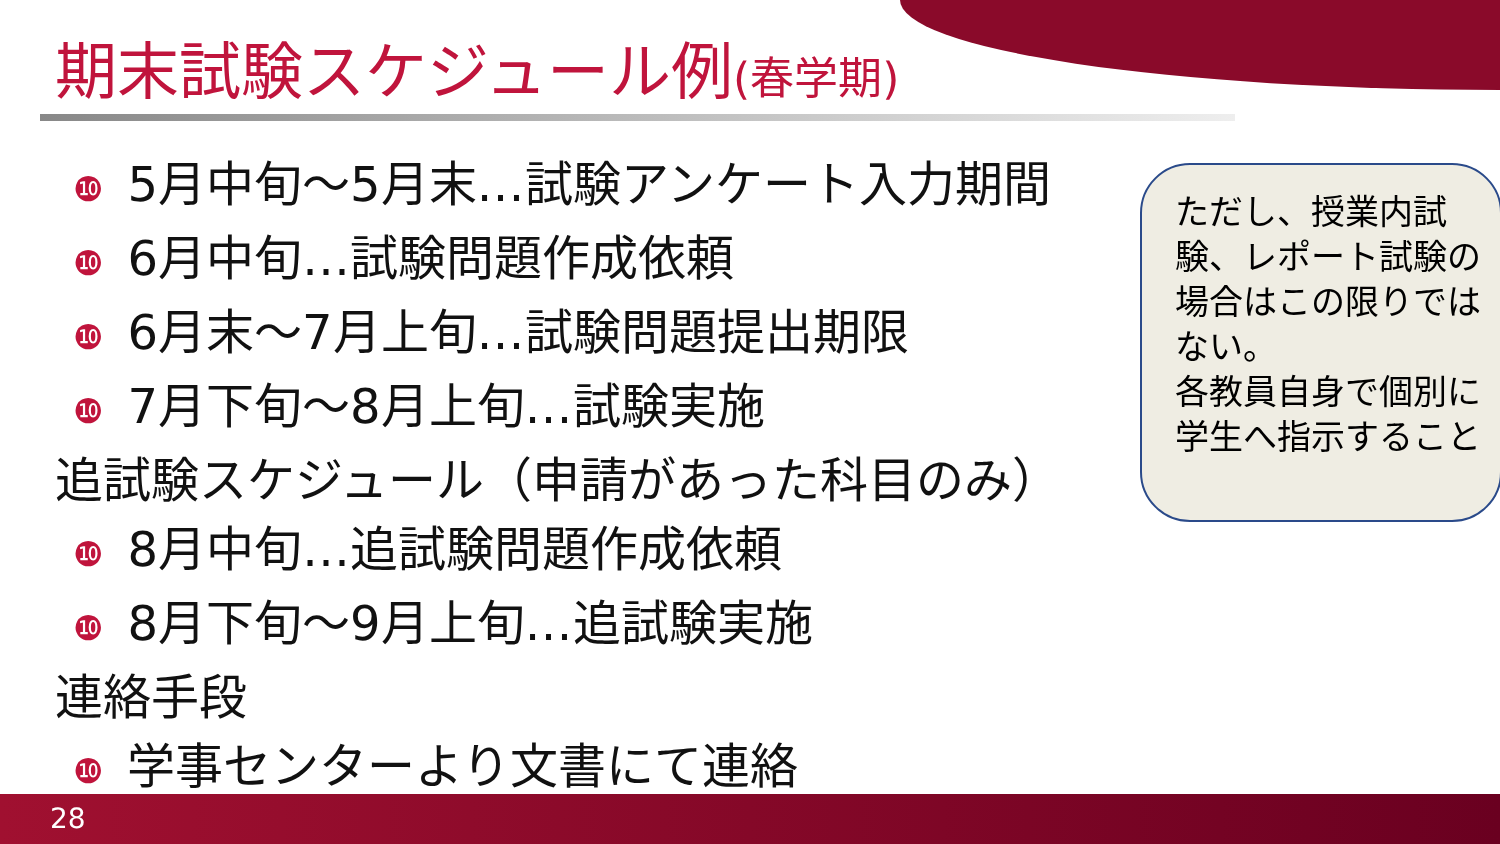期末試験スケジュール例(春学期)
❿ 5月中旬～5月末…試験アンケート入力期間
❿ 6月中旬…試験問題作成依頼
❿ 6月末～7月上旬…試験問題提出期限
❿ 7月下旬～8月上旬…試験実施
追試験スケジュール（申請があった科目のみ）
❿ 8月中旬…追試験問題作成依頼
❿ 8月下旬～9月上旬…追試験実施
連絡手段
❿ 学事センターより文書にて連絡
ただし、授業内試験、レポート試験の場合はこの限りではない。
各教員自身で個別に学生へ指示すること
28